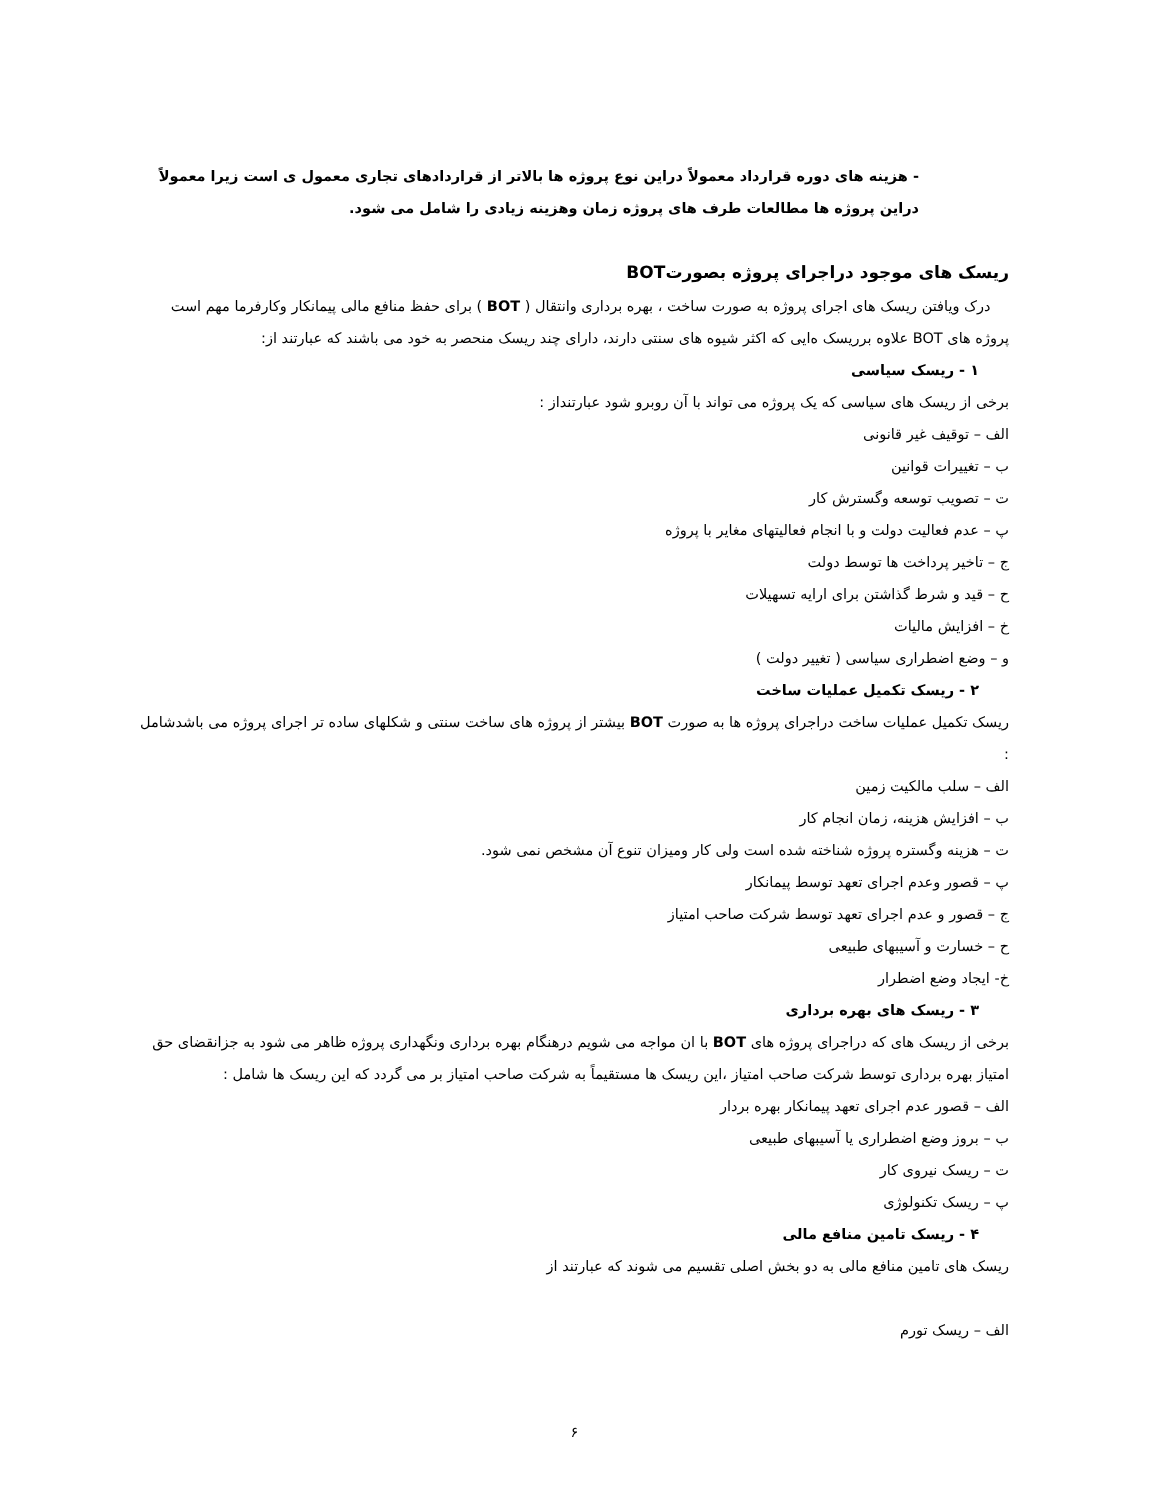- هزینه های دوره قرارداد معمولاً دراین نوع پروژه ها بالاتر از قراردادهای تجاری معمول ی است زیرا معمولاً دراین پروژه ها مطالعات طرف های پروژه زمان وهزینه زیادی را شامل می شود.
ریسک های موجود دراجرای پروژه بصورتBOT
درک ویافتن ریسک های اجرای پروژه به صورت ساخت ، بهره برداری وانتقال ( BOT ) برای حفظ منافع مالی پیمانکار وکارفرما مهم است پروژه های BOT علاوه برریسک ه‌ایی که اکثر شیوه های سنتی دارند، دارای چند ریسک منحصر به خود می باشند که عبارتند از:
۱ - ریسک سیاسی
برخی از ریسک های سیاسی که یک پروژه می تواند با آن روبرو شود عبارتنداز :
الف – توقیف غیر قانونی
ب – تغییرات قوانین
ت – تصویب توسعه وگسترش کار
پ – عدم فعالیت دولت و با انجام فعالیتهای مغایر با پروژه
ج – تاخیر پرداخت ها توسط دولت
ح – قید و شرط گذاشتن برای ارایه تسهیلات
خ – افزایش مالیات
و – وضع اضطراری سیاسی ( تغییر دولت )
۲ - ریسک تکمیل عملیات ساخت
ریسک تکمیل عملیات ساخت دراجرای پروژه ها به صورت BOT بیشتر از پروژه های ساخت سنتی و شکلهای ساده تر اجرای پروژه می باشدشامل :
الف – سلب مالکیت زمین
ب – افزایش هزینه، زمان انجام کار
ت – هزینه وگستره پروژه شناخته شده است ولی کار ومیزان تنوع آن مشخص نمی شود.
پ – قصور وعدم اجرای تعهد توسط پیمانکار
ج – قصور و عدم اجرای تعهد توسط شرکت صاحب امتیاز
ح – خسارت و آسیبهای طبیعی
خ- ایجاد وضع اضطرار
۳ - ریسک های بهره برداری
برخی از ریسک های که دراجرای پروژه های BOT با ان مواجه می شویم درهنگام بهره برداری ونگهداری پروژه ظاهر می شود به جزانقضای حق امتیاز بهره برداری توسط شرکت صاحب امتیاز ،این ریسک ها مستقیماً به شرکت صاحب امتیاز بر می گردد که این ریسک ها شامل :
الف – قصور عدم اجرای تعهد پیمانکار بهره بردار
ب – بروز وضع اضطراری یا آسیبهای طبیعی
ت – ریسک نیروی کار
پ – ریسک تکنولوژی
۴ - ریسک تامین منافع مالی
ریسک های تامین منافع مالی به دو بخش اصلی تقسیم می شوند که عبارتند از
الف – ریسک تورم
۶